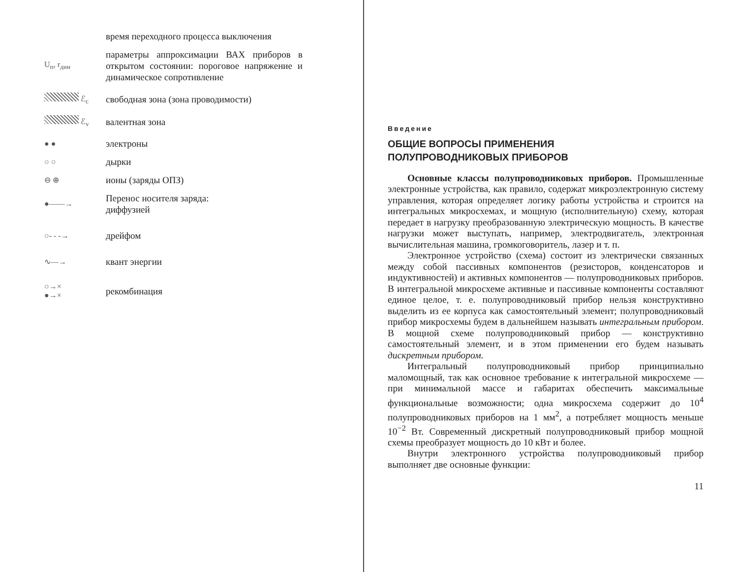время переходного процесса выключения
U<sub>п</sub>, r<sub>дин</sub>
параметры аппроксимации ВАХ приборов в открытом состоянии: пороговое напряжение и динамическое сопротивление
ℰ<sub>c</sub>
свободная зона (зона проводимости)
ℰ<sub>v</sub>
валентная зона
● ●
электроны
○ ○
дырки
⊖ ⊕
ионы (заряды ОПЗ)
●——→
Перенос носителя заряда:
диффузией
○- - -→
дрейфом
∿—→
квант энергии
○→×
●→×
рекомбинация
Введение
ОБЩИЕ ВОПРОСЫ ПРИМЕНЕНИЯ
ПОЛУПРОВОДНИКОВЫХ ПРИБОРОВ
Основные классы полупроводниковых приборов. Промышленные электронные устройства, как правило, содержат микроэлектронную систему управления, которая определяет логику работы устройства и строится на интегральных микросхемах, и мощную (исполнительную) схему, которая передает в нагрузку преобразованную электрическую мощность. В качестве нагрузки может выступать, например, электродвигатель, электронная вычислительная машина, громкоговоритель, лазер и т. п.
Электронное устройство (схема) состоит из электрически связанных между собой пассивных компонентов (резисторов, конденсаторов и индуктивностей) и активных компонентов — полупроводниковых приборов. В интегральной микросхеме активные и пассивные компоненты составляют единое целое, т. е. полупроводниковый прибор нельзя конструктивно выделить из ее корпуса как самостоятельный элемент; полупроводниковый прибор микросхемы будем в дальнейшем называть интегральным прибором. В мощной схеме полупроводниковый прибор — конструктивно самостоятельный элемент, и в этом применении его будем называть дискретным прибором.
Интегральный полупроводниковый прибор принципиально маломощный, так как основное требование к интегральной микросхеме — при минимальной массе и габаритах обеспечить максимальные функциональные возможности; одна микросхема содержит до 10<sup>4</sup> полупроводниковых приборов на 1 мм<sup>2</sup>, а потребляет мощность меньше 10<sup>−2</sup> Вт. Современный дискретный полупроводниковый прибор мощной схемы преобразует мощность до 10 кВт и более.
Внутри электронного устройства полупроводниковый прибор выполняет две основные функции:
11